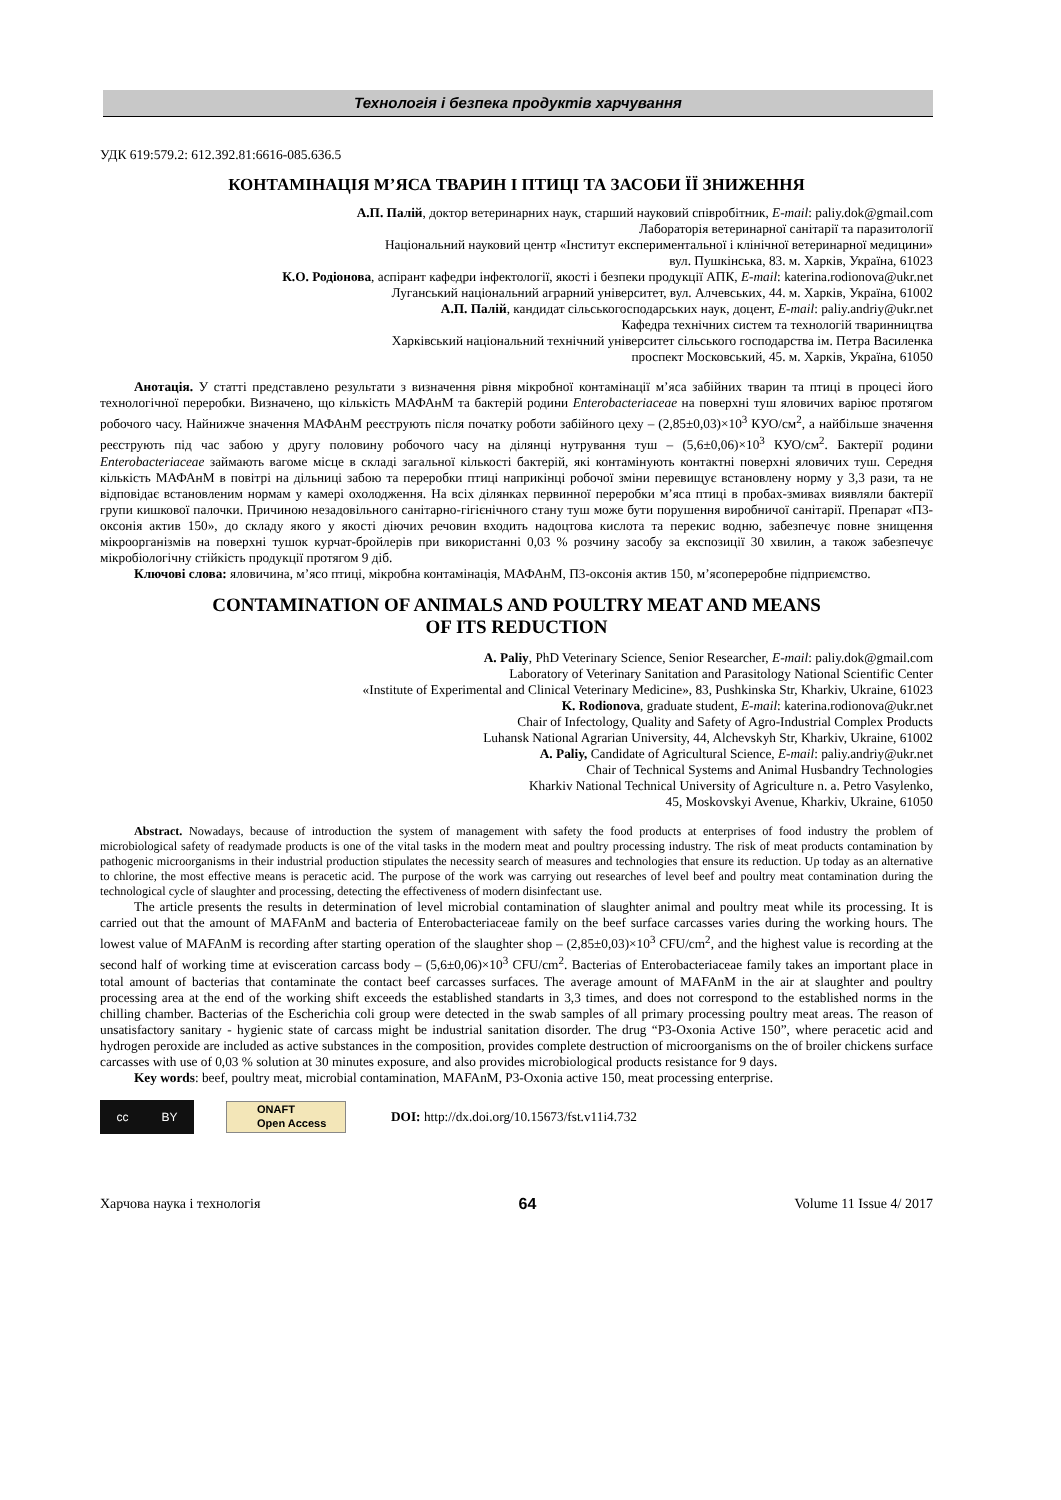Технологія і безпека продуктів харчування
УДК 619:579.2: 612.392.81:6616-085.636.5
КОНТАМІНАЦІЯ М’ЯСА ТВАРИН І ПТИЦІ ТА ЗАСОБИ ЇЇ ЗНИЖЕННЯ
А.П. Палій, доктор ветеринарних наук, старший науковий співробітник, E-mail: paliy.dok@gmail.com
Лабораторія ветеринарної санітарії та паразитології
Національний науковий центр «Інститут експериментальної і клінічної ветеринарної медицини»
вул. Пушкінська, 83. м. Харків, Україна, 61023
К.О. Родіонова, аспірант кафедри інфектології, якості і безпеки продукції АПК, E-mail: katerina.rodionova@ukr.net
Луганський національний аграрний університет, вул. Алчевських, 44. м. Харків, Україна, 61002
А.П. Палій, кандидат сільськогосподарських наук, доцент, E-mail: paliy.andriy@ukr.net
Кафедра технічних систем та технологій тваринництва
Харківський національний технічний університет сільського господарства ім. Петра Василенка
проспект Московський, 45. м. Харків, Україна, 61050
Анотація. У статті представлено результати з визначення рівня мікробної контамінації м’яса забійних тварин та птиці в процесі його технологічної переробки. Визначено, що кількість МАФАнМ та бактерій родини Enterobacteriaceae на поверхні туш яловичих варіює протягом робочого часу. Найнижче значення МАФАнМ реєструють після початку роботи забійного цеху – (2,85±0,03)×10<sup>3</sup> КУО/см<sup>2</sup>, а найбільше значення реєструють під час забою у другу половину робочого часу на ділянці нутрування туш – (5,6±0,06)×10<sup>3</sup> КУО/см<sup>2</sup>. Бактерії родини Enterobacteriaceae займають вагоме місце в складі загальної кількості бактерій, які контамінують контактні поверхні яловичих туш. Середня кількість МАФАнМ в повітрі на дільниці забою та переробки птиці наприкінці робочої зміни перевищує встановлену норму у 3,3 рази, та не відповідає встановленим нормам у камері охолодження. На всіх ділянках первинної переробки м’яса птиці в пробах-змивах виявляли бактерії групи кишкової палочки. Причиною незадовільного санітарно-гігієнічного стану туш може бути порушення виробничої санітарії. Препарат «П3-оксонія актив 150», до складу якого у якості діючих речовин входить надоцтова кислота та перекис водню, забезпечує повне знищення мікроорганізмів на поверхні тушок курчат-бройлерів при використанні 0,03 % розчину засобу за експозиції 30 хвилин, а також забезпечує мікробіологічну стійкість продукції протягом 9 діб.
Ключові слова: яловичина, м’ясо птиці, мікробна контамінація, МАФАнМ, П3-оксонія актив 150, м’ясопереробне підприємство.
CONTAMINATION OF ANIMALS AND POULTRY MEAT AND MEANS
OF ITS REDUCTION
A. Paliy, PhD Veterinary Science, Senior Researcher, E-mail: paliy.dok@gmail.com
Laboratory of Veterinary Sanitation and Parasitology National Scientific Center
«Institute of Experimental and Clinical Veterinary Medicine», 83, Pushkinska Str, Kharkiv, Ukraine, 61023
K. Rodionova, graduate student, E-mail: katerina.rodionova@ukr.net
Chair of Infectology, Quality and Safety of Agro-Industrial Complex Products
Luhansk National Agrarian University, 44, Alchevskyh Str, Kharkiv, Ukraine, 61002
A. Paliy, Candidate of Agricultural Science, E-mail: paliy.andriy@ukr.net
Chair of Technical Systems and Animal Husbandry Technologies
Kharkiv National Technical University of Agriculture n. a. Petro Vasylenko,
45, Moskovskyi Avenue, Kharkiv, Ukraine, 61050
Abstract. Nowadays, because of introduction the system of management with safety the food products at enterprises of food industry the problem of microbiological safety of readymade products is one of the vital tasks in the modern meat and poultry processing industry. The risk of meat products contamination by pathogenic microorganisms in their industrial production stipulates the necessity search of measures and technologies that ensure its reduction. Up today as an alternative to chlorine, the most effective means is peracetic acid. The purpose of the work was carrying out researches of level beef and poultry meat contamination during the technological cycle of slaughter and processing, detecting the effectiveness of modern disinfectant use.
The article presents the results in determination of level microbial contamination of slaughter animal and poultry meat while its processing. It is carried out that the amount of MAFAnM and bacteria of Enterobacteriaceae family on the beef surface carcasses varies during the working hours. The lowest value of MAFAnM is recording after starting operation of the slaughter shop – (2,85±0,03)×10<sup>3</sup> CFU/cm<sup>2</sup>, and the highest value is recording at the second half of working time at evisceration carcass body – (5,6±0,06)×10<sup>3</sup> CFU/cm<sup>2</sup>. Bacterias of Enterobacteriaceae family takes an important place in total amount of bacterias that contaminate the contact beef carcasses surfaces. The average amount of MAFAnM in the air at slaughter and poultry processing area at the end of the working shift exceeds the established standarts in 3,3 times, and does not correspond to the established norms in the chilling chamber. Bacterias of the Escherichia coli group were detected in the swab samples of all primary processing poultry meat areas. The reason of unsatisfactory sanitary - hygienic state of carcass might be industrial sanitation disorder. The drug “P3-Oxonia Active 150”, where peracetic acid and hydrogen peroxide are included as active substances in the composition, provides complete destruction of microorganisms on the of broiler chickens surface carcasses with use of 0,03 % solution at 30 minutes exposure, and also provides microbiological products resistance for 9 days.
Key words: beef, poultry meat, microbial contamination, MAFAnM, P3-Oxonia active 150, meat processing enterprise.
cc BY
ONAFT
Open Access
DOI: http://dx.doi.org/10.15673/fst.v11i4.732
Харчова наука і технологія 64 Volume 11 Issue 4/ 2017